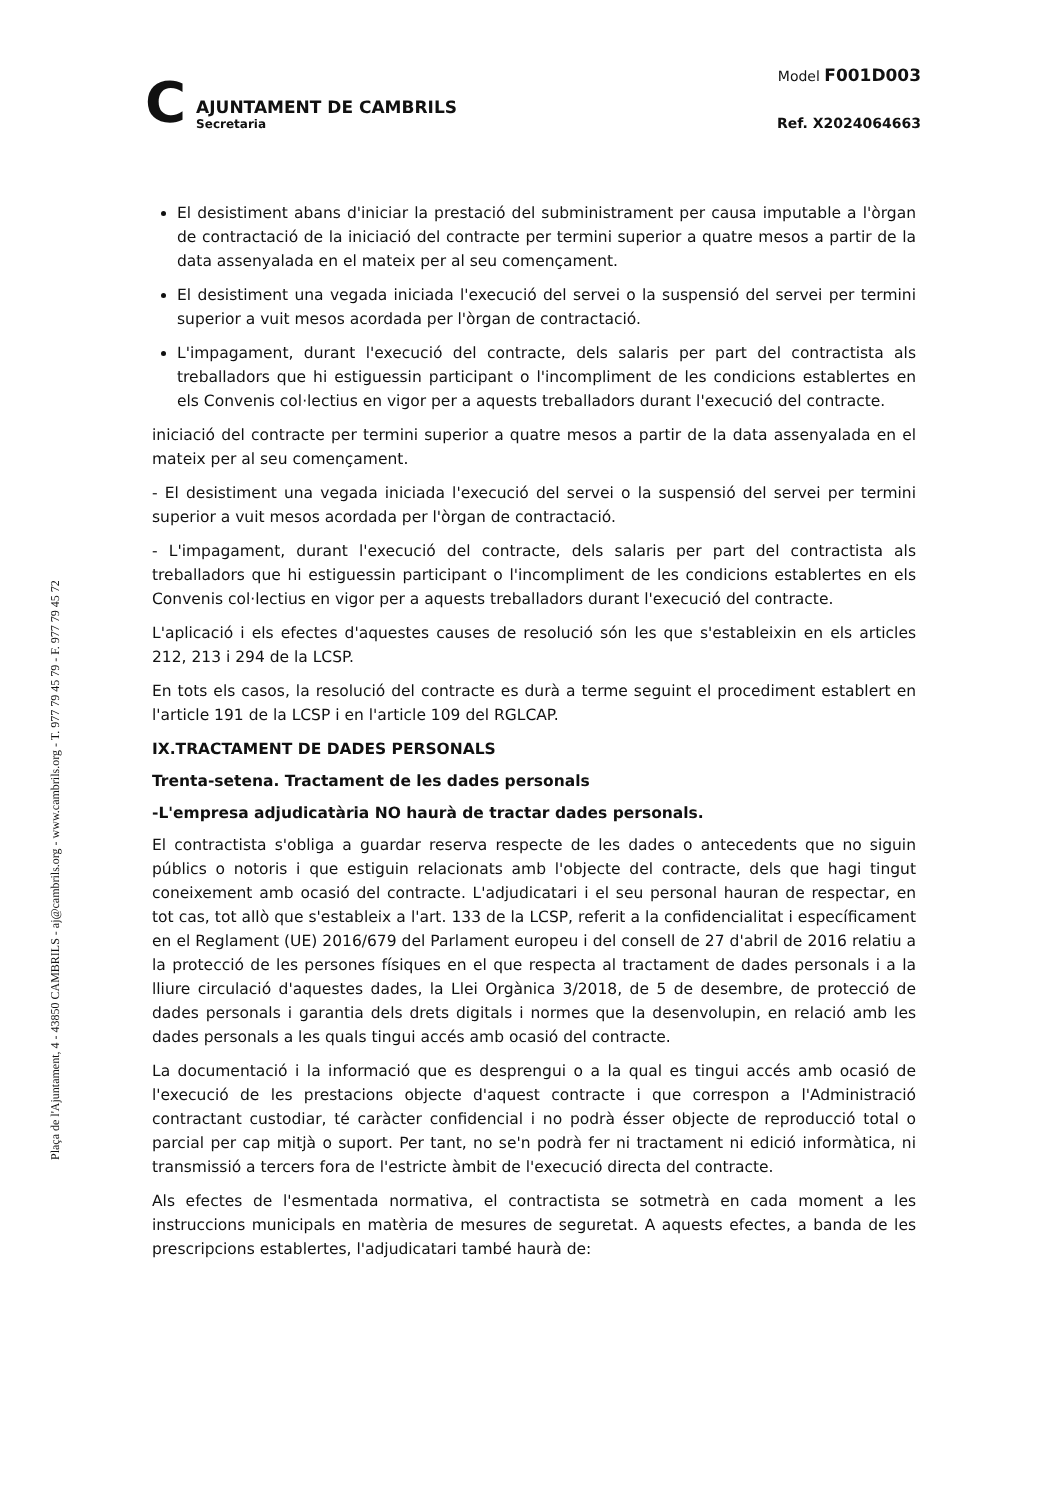Plaça de l'Ajuntament, 4 - 43850 CAMBRILS - aj@cambrils.org - www.cambrils.org - T. 977 79 45 79 - F. 977 79 45 72
C
AJUNTAMENT DE CAMBRILS
Secretaria
Model F001D003
Ref. X2024064663
El desistiment abans d'iniciar la prestació del subministrament per causa imputable a l'òrgan de contractació de la iniciació del contracte per termini superior a quatre mesos a partir de la data assenyalada en el mateix per al seu començament.
El desistiment una vegada iniciada l'execució del servei o la suspensió del servei per termini superior a vuit mesos acordada per l'òrgan de contractació.
L'impagament, durant l'execució del contracte, dels salaris per part del contractista als treballadors que hi estiguessin participant o l'incompliment de les condicions establertes en els Convenis col·lectius en vigor per a aquests treballadors durant l'execució del contracte.
iniciació del contracte per termini superior a quatre mesos a partir de la data assenyalada en el mateix per al seu començament.
- El desistiment una vegada iniciada l'execució del servei o la suspensió del servei per termini superior a vuit mesos acordada per l'òrgan de contractació.
- L'impagament, durant l'execució del contracte, dels salaris per part del contractista als treballadors que hi estiguessin participant o l'incompliment de les condicions establertes en els Convenis col·lectius en vigor per a aquests treballadors durant l'execució del contracte.
L'aplicació i els efectes d'aquestes causes de resolució són les que s'estableixin en els articles 212, 213 i 294 de la LCSP.
En tots els casos, la resolució del contracte es durà a terme seguint el procediment establert en l'article 191 de la LCSP i en l'article 109 del RGLCAP.
IX.TRACTAMENT DE DADES PERSONALS
Trenta-setena. Tractament de les dades personals
-L'empresa adjudicatària NO haurà de tractar dades personals.
El contractista s'obliga a guardar reserva respecte de les dades o antecedents que no siguin públics o notoris i que estiguin relacionats amb l'objecte del contracte, dels que hagi tingut coneixement amb ocasió del contracte. L'adjudicatari i el seu personal hauran de respectar, en tot cas, tot allò que s'estableix a l'art. 133 de la LCSP, referit a la confidencialitat i específicament en el Reglament (UE) 2016/679 del Parlament europeu i del consell de 27 d'abril de 2016 relatiu a la protecció de les persones físiques en el que respecta al tractament de dades personals i a la lliure circulació d'aquestes dades, la Llei Orgànica 3/2018, de 5 de desembre, de protecció de dades personals i garantia dels drets digitals i normes que la desenvolupin, en relació amb les dades personals a les quals tingui accés amb ocasió del contracte.
La documentació i la informació que es desprengui o a la qual es tingui accés amb ocasió de l'execució de les prestacions objecte d'aquest contracte i que correspon a l'Administració contractant custodiar, té caràcter confidencial i no podrà ésser objecte de reproducció total o parcial per cap mitjà o suport. Per tant, no se'n podrà fer ni tractament ni edició informàtica, ni transmissió a tercers fora de l'estricte àmbit de l'execució directa del contracte.
Als efectes de l'esmentada normativa, el contractista se sotmetrà en cada moment a les instruccions municipals en matèria de mesures de seguretat. A aquests efectes, a banda de les prescripcions establertes, l'adjudicatari també haurà de: